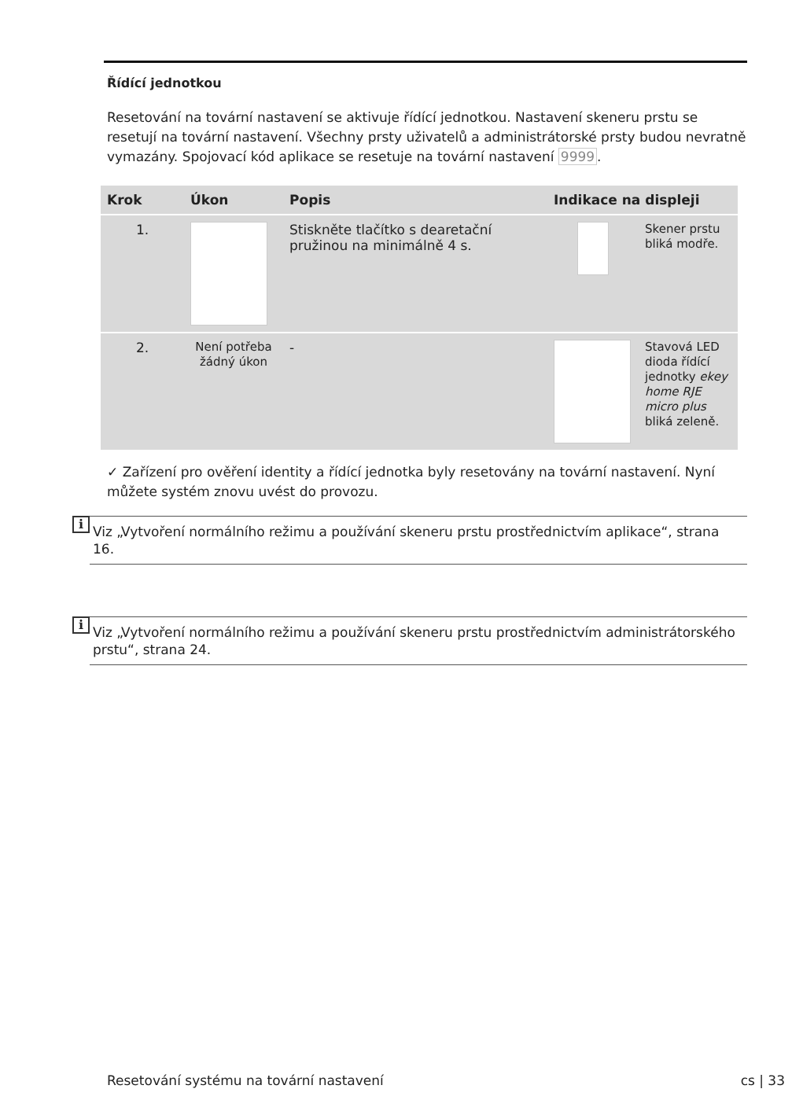Řídící jednotkou
Resetování na tovární nastavení se aktivuje řídící jednotkou. Nastavení skeneru prstu se resetují na tovární nastavení. Všechny prsty uživatelů a administrátorské prsty budou nevratně vymazány. Spojovací kód aplikace se resetuje na tovární nastavení 9999.
| Krok | Úkon | Popis | Indikace na displeji | |
| --- | --- | --- | --- | --- |
| 1. | | Stiskněte tlačítko s dearetační pružinou na minimálně 4 s. | | Skener prstu bliká modře. |
| 2. | Není potřeba žádný úkon | - | | Stavová LED dioda řídící jednotky ekey home RJE micro plus bliká zeleně. |
✓ Zařízení pro ověření identity a řídící jednotka byly resetovány na tovární nastavení. Nyní můžete systém znovu uvést do provozu.
i
Viz „Vytvoření normálního režimu a používání skeneru prstu prostřednictvím aplikace“, strana 16.
i
Viz „Vytvoření normálního režimu a používání skeneru prstu prostřednictvím administrátorského prstu“, strana 24.
Resetování systému na tovární nastavení cs | 33